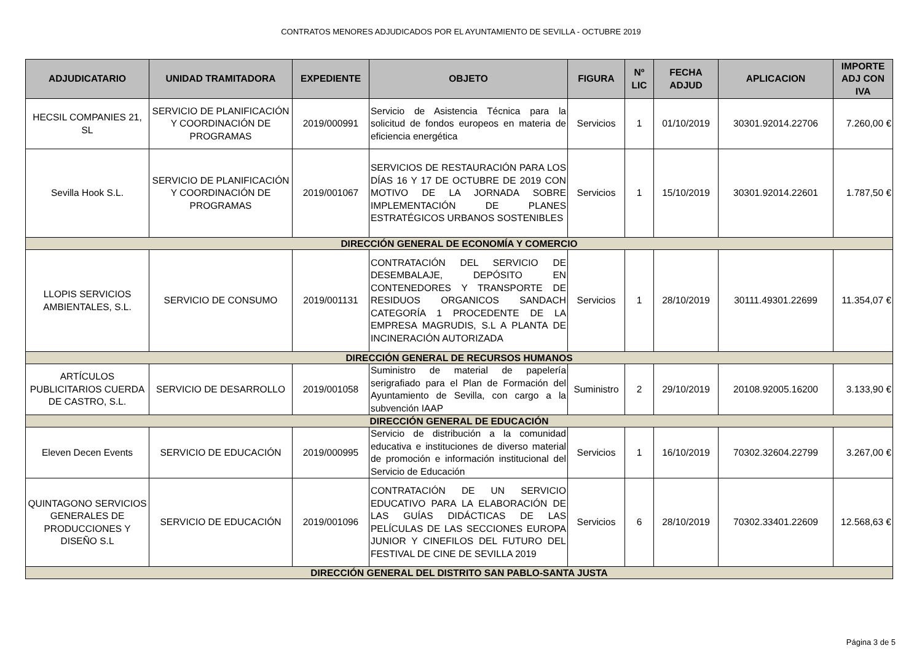CONTRATOS MENORES ADJUDICADOS POR EL AYUNTAMIENTO DE SEVILLA - OCTUBRE 2019
| ADJUDICATARIO | UNIDAD TRAMITADORA | EXPEDIENTE | OBJETO | FIGURA | Nº LIC | FECHA ADJUD | APLICACION | IMPORTE ADJ CON IVA |
| --- | --- | --- | --- | --- | --- | --- | --- | --- |
| HECSIL COMPANIES 21, SL | SERVICIO DE PLANIFICACIÓN Y COORDINACIÓN DE PROGRAMAS | 2019/000991 | Servicio de Asistencia Técnica para la solicitud de fondos europeos en materia de eficiencia energética | Servicios | 1 | 01/10/2019 | 30301.92014.22706 | 7.260,00 € |
| Sevilla Hook S.L. | SERVICIO DE PLANIFICACIÓN Y COORDINACIÓN DE PROGRAMAS | 2019/001067 | SERVICIOS DE RESTAURACIÓN PARA LOS DÍAS 16 Y 17 DE OCTUBRE DE 2019 CON MOTIVO DE LA JORNADA SOBRE IMPLEMENTACIÓN DE PLANES ESTRATÉGICOS URBANOS SOSTENIBLES | Servicios | 1 | 15/10/2019 | 30301.92014.22601 | 1.787,50 € |
| DIRECCIÓN GENERAL DE ECONOMÍA Y COMERCIO | | | | | | | | |
| LLOPIS SERVICIOS AMBIENTALES, S.L. | SERVICIO DE CONSUMO | 2019/001131 | CONTRATACIÓN DEL SERVICIO DE DESEMBALAJE, DEPÓSITO EN CONTENEDORES Y TRANSPORTE DE RESIDUOS ORGANICOS SANDACH CATEGORÍA 1 PROCEDENTE DE LA EMPRESA MAGRUDIS, S.L A PLANTA DE INCINERACIÓN AUTORIZADA | Servicios | 1 | 28/10/2019 | 30111.49301.22699 | 11.354,07 € |
| DIRECCIÓN GENERAL DE RECURSOS HUMANOS | | | | | | | | |
| ARTÍCULOS PUBLICITARIOS CUERDA DE CASTRO, S.L. | SERVICIO DE DESARROLLO | 2019/001058 | Suministro de material de papelería serigrafiado para el Plan de Formación del Ayuntamiento de Sevilla, con cargo a la subvención IAAP | Suministro | 2 | 29/10/2019 | 20108.92005.16200 | 3.133,90 € |
| DIRECCIÓN GENERAL DE EDUCACIÓN | | | | | | | | |
| Eleven Decen Events | SERVICIO DE EDUCACIÓN | 2019/000995 | Servicio de distribución a la comunidad educativa e instituciones de diverso material de promoción e información institucional del Servicio de Educación | Servicios | 1 | 16/10/2019 | 70302.32604.22799 | 3.267,00 € |
| QUINTAGONO SERVICIOS GENERALES DE PRODUCCIONES Y DISEÑO S.L | SERVICIO DE EDUCACIÓN | 2019/001096 | CONTRATACIÓN DE UN SERVICIO EDUCATIVO PARA LA ELABORACIÓN DE LAS GUÍAS DIDÁCTICAS DE LAS PELÍCULAS DE LAS SECCIONES EUROPA JUNIOR Y CINEFILOS DEL FUTURO DEL FESTIVAL DE CINE DE SEVILLA 2019 | Servicios | 6 | 28/10/2019 | 70302.33401.22609 | 12.568,63 € |
| DIRECCIÓN GENERAL DEL DISTRITO SAN PABLO-SANTA JUSTA | | | | | | | | |
Página 3 de 5